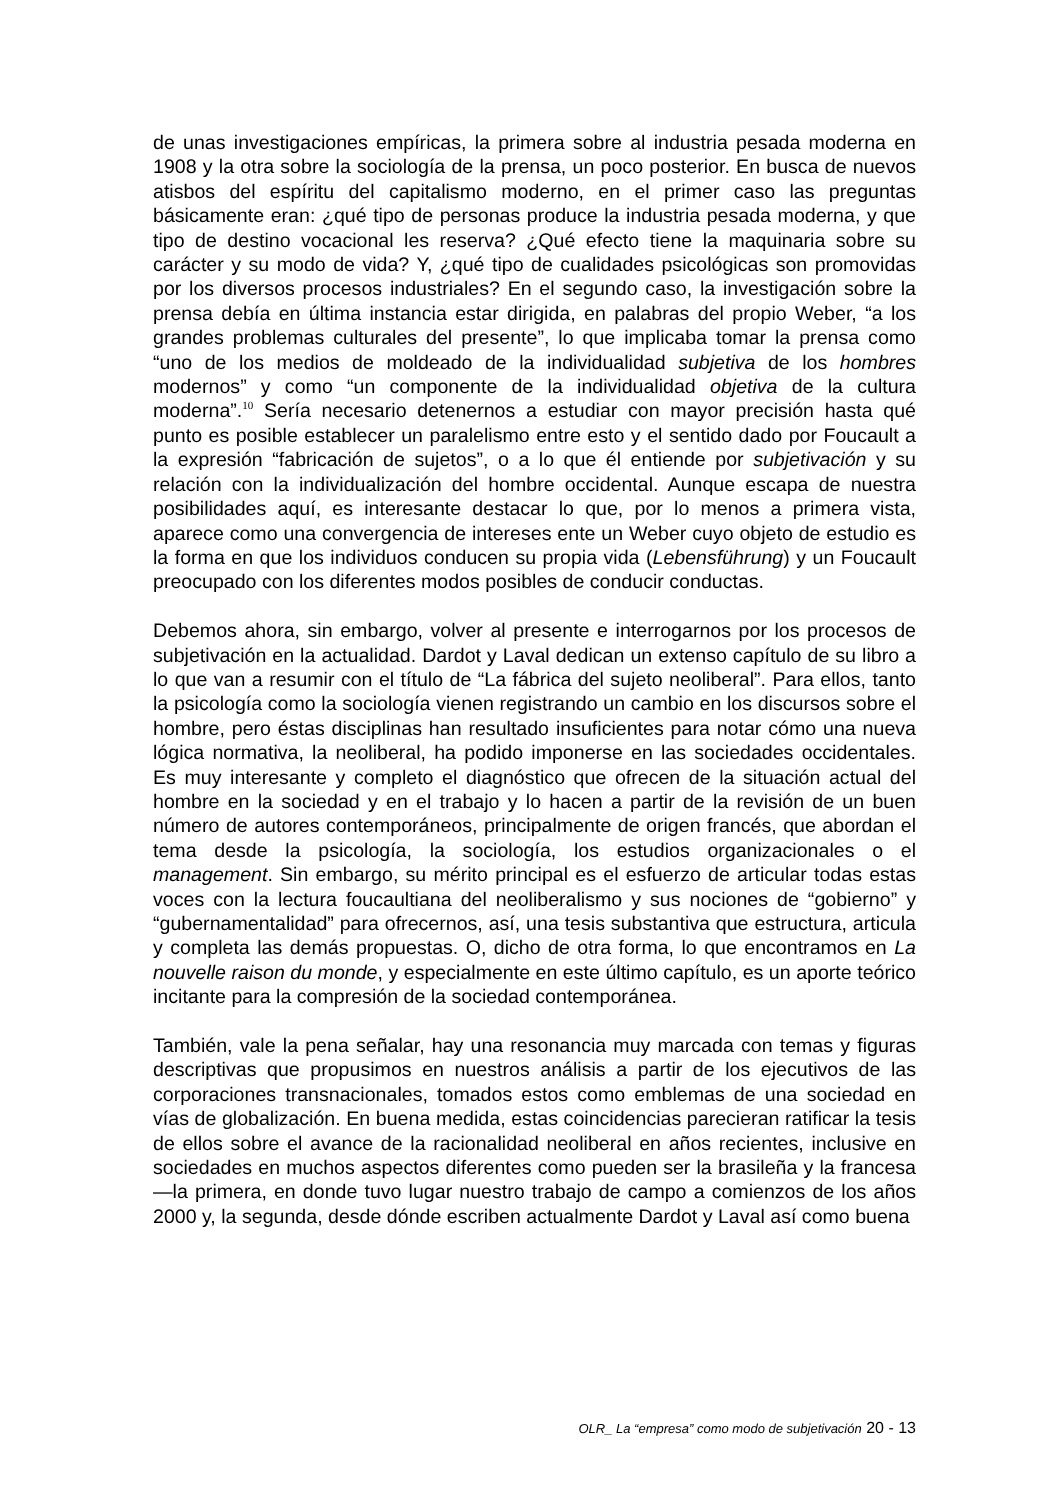de unas investigaciones empíricas, la primera sobre al industria pesada moderna en 1908 y la otra sobre la sociología de la prensa, un poco posterior. En busca de nuevos atisbos del espíritu del capitalismo moderno, en el primer caso las preguntas básicamente eran: ¿qué tipo de personas produce la industria pesada moderna, y que tipo de destino vocacional les reserva? ¿Qué efecto tiene la maquinaria sobre su carácter y su modo de vida? Y, ¿qué tipo de cualidades psicológicas son promovidas por los diversos procesos industriales? En el segundo caso, la investigación sobre la prensa debía en última instancia estar dirigida, en palabras del propio Weber, “a los grandes problemas culturales del presente”, lo que implicaba tomar la prensa como “uno de los medios de moldeado de la individualidad subjetiva de los hombres modernos” y como “un componente de la individualidad objetiva de la cultura moderna”.<sup>10</sup> Sería necesario detenernos a estudiar con mayor precisión hasta qué punto es posible establecer un paralelismo entre esto y el sentido dado por Foucault a la expresión “fabricación de sujetos”, o a lo que él entiende por subjetivación y su relación con la individualización del hombre occidental. Aunque escapa de nuestra posibilidades aquí, es interesante destacar lo que, por lo menos a primera vista, aparece como una convergencia de intereses ente un Weber cuyo objeto de estudio es la forma en que los individuos conducen su propia vida (Lebensführung) y un Foucault preocupado con los diferentes modos posibles de conducir conductas.
Debemos ahora, sin embargo, volver al presente e interrogarnos por los procesos de subjetivación en la actualidad. Dardot y Laval dedican un extenso capítulo de su libro a lo que van a resumir con el título de “La fábrica del sujeto neoliberal”. Para ellos, tanto la psicología como la sociología vienen registrando un cambio en los discursos sobre el hombre, pero éstas disciplinas han resultado insuficientes para notar cómo una nueva lógica normativa, la neoliberal, ha podido imponerse en las sociedades occidentales. Es muy interesante y completo el diagnóstico que ofrecen de la situación actual del hombre en la sociedad y en el trabajo y lo hacen a partir de la revisión de un buen número de autores contemporáneos, principalmente de origen francés, que abordan el tema desde la psicología, la sociología, los estudios organizacionales o el management. Sin embargo, su mérito principal es el esfuerzo de articular todas estas voces con la lectura foucaultiana del neoliberalismo y sus nociones de “gobierno” y “gubernamentalidad” para ofrecernos, así, una tesis substantiva que estructura, articula y completa las demás propuestas. O, dicho de otra forma, lo que encontramos en La nouvelle raison du monde, y especialmente en este último capítulo, es un aporte teórico incitante para la compresión de la sociedad contemporánea.
También, vale la pena señalar, hay una resonancia muy marcada con temas y figuras descriptivas que propusimos en nuestros análisis a partir de los ejecutivos de las corporaciones transnacionales, tomados estos como emblemas de una sociedad en vías de globalización. En buena medida, estas coincidencias parecieran ratificar la tesis de ellos sobre el avance de la racionalidad neoliberal en años recientes, inclusive en sociedades en muchos aspectos diferentes como pueden ser la brasileña y la francesa —la primera, en donde tuvo lugar nuestro trabajo de campo a comienzos de los años 2000 y, la segunda, desde dónde escriben actualmente Dardot y Laval así como buena
OLR_ La “empresa” como modo de subjetivación 20 - 13